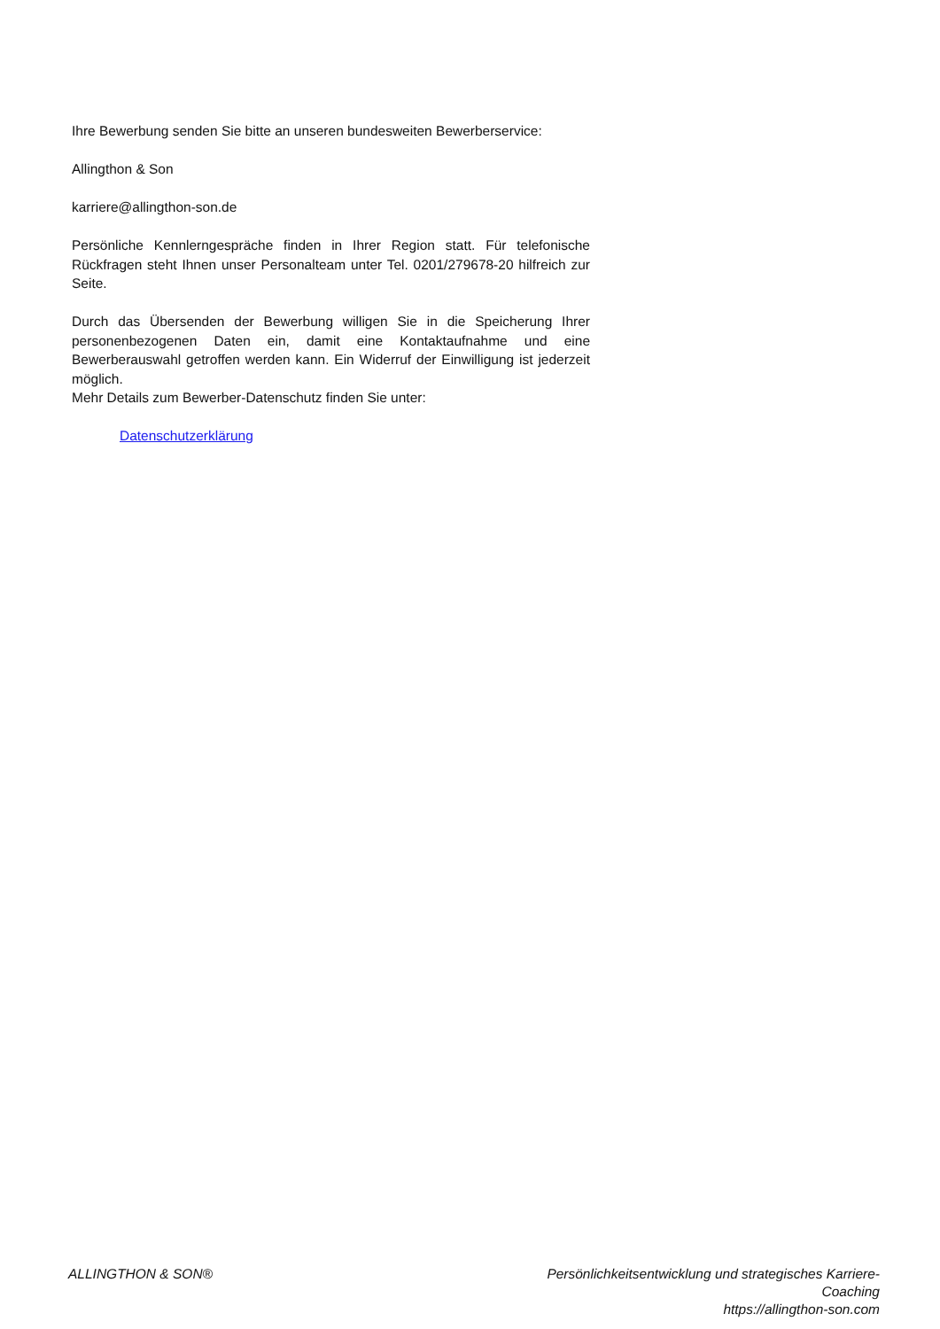Ihre Bewerbung senden Sie bitte an unseren bundesweiten Bewerberservice:
Allingthon & Son
karriere@allingthon-son.de
Persönliche Kennlerngespräche finden in Ihrer Region statt. Für telefonische Rückfragen steht Ihnen unser Personalteam unter Tel. 0201/279678-20 hilfreich zur Seite.
Durch das Übersenden der Bewerbung willigen Sie in die Speicherung Ihrer personenbezogenen Daten ein, damit eine Kontaktaufnahme und eine Bewerberauswahl getroffen werden kann. Ein Widerruf der Einwilligung ist jederzeit möglich.
Mehr Details zum Bewerber-Datenschutz finden Sie unter:
Datenschutzerklärung
ALLINGTHON & SON® Persönlichkeitsentwicklung und strategisches Karriere-Coaching
https://allingthon-son.com